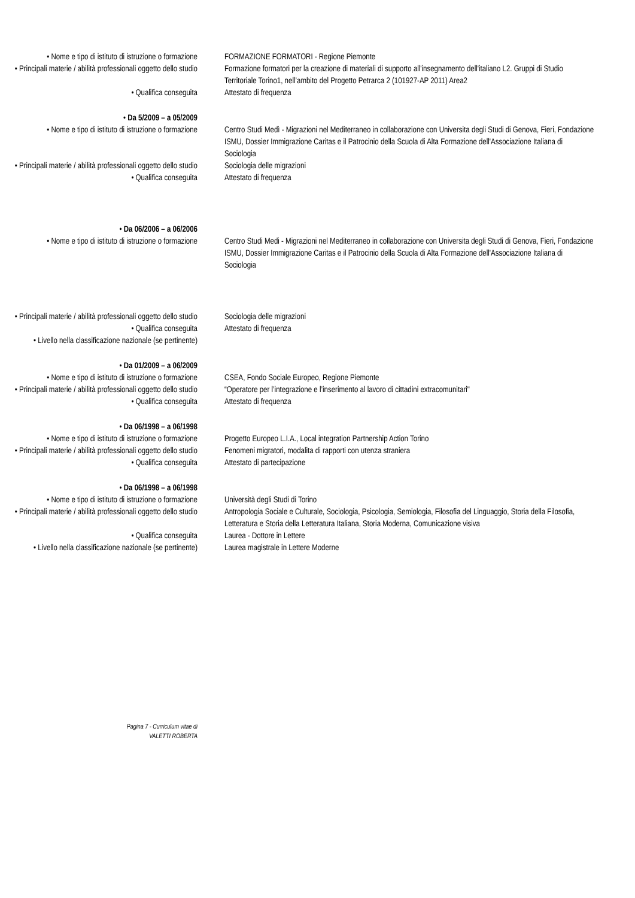• Nome e tipo di istituto di istruzione o formazione
FORMAZIONE FORMATORI - Regione Piemonte
• Principali materie / abilità professionali oggetto dello studio
Formazione formatori per la creazione di materiali di supporto all'insegnamento dell'italiano L2. Gruppi di Studio Territoriale Torino1, nell’ambito del Progetto Petrarca 2 (101927-AP 2011) Area2
• Qualifica conseguita Attestato di frequenza
• Da 5/2009 – a 05/2009
• Nome e tipo di istituto di istruzione o formazione
Centro Studi Medì - Migrazioni nel Mediterraneo in collaborazione con Universita degli Studi di Genova, Fieri, Fondazione ISMU, Dossier Immigrazione Caritas e il Patrocinio della Scuola di Alta Formazione dell'Associazione Italiana di Sociologia
• Principali materie / abilità professionali oggetto dello studio
Sociologia delle migrazioni
• Qualifica conseguita Attestato di frequenza
• Da 06/2006 – a 06/2006
• Nome e tipo di istituto di istruzione o formazione
Centro Studi Medi - Migrazioni nel Mediterraneo in collaborazione con Universita degli Studi di Genova, Fieri, Fondazione ISMU, Dossier Immigrazione Caritas e il Patrocinio della Scuola di Alta Formazione dell'Associazione Italiana di Sociologia
• Principali materie / abilità professionali oggetto dello studio
Sociologia delle migrazioni
• Qualifica conseguita Attestato di frequenza
• Livello nella classificazione nazionale (se pertinente)
• Da 01/2009 – a 06/2009
• Nome e tipo di istituto di istruzione o formazione
CSEA, Fondo Sociale Europeo, Regione Piemonte
• Principali materie / abilità professionali oggetto dello studio
“Operatore per l’integrazione e l’inserimento al lavoro di cittadini extracomunitari"
• Qualifica conseguita Attestato di frequenza
• Da 06/1998 – a 06/1998
• Nome e tipo di istituto di istruzione o formazione
Progetto Europeo L.I.A., Local integration Partnership Action Torino
• Principali materie / abilità professionali oggetto dello studio
Fenomeni migratori, modalita di rapporti con utenza straniera
• Qualifica conseguita Attestato di partecipazione
• Da 06/1998 – a 06/1998
• Nome e tipo di istituto di istruzione o formazione
Università degli Studi di Torino
• Principali materie / abilità professionali oggetto dello studio
Antropologia Sociale e Culturale, Sociologia, Psicologia, Semiologia, Filosofia del Linguaggio, Storia della Filosofia, Letteratura e Storia della Letteratura Italiana, Storia Moderna, Comunicazione visiva
• Qualifica conseguita Laurea - Dottore in Lettere
• Livello nella classificazione nazionale (se pertinente)
Laurea magistrale in Lettere Moderne
Pagina 7 - Curriculum vitae di
VALETTI ROBERTA